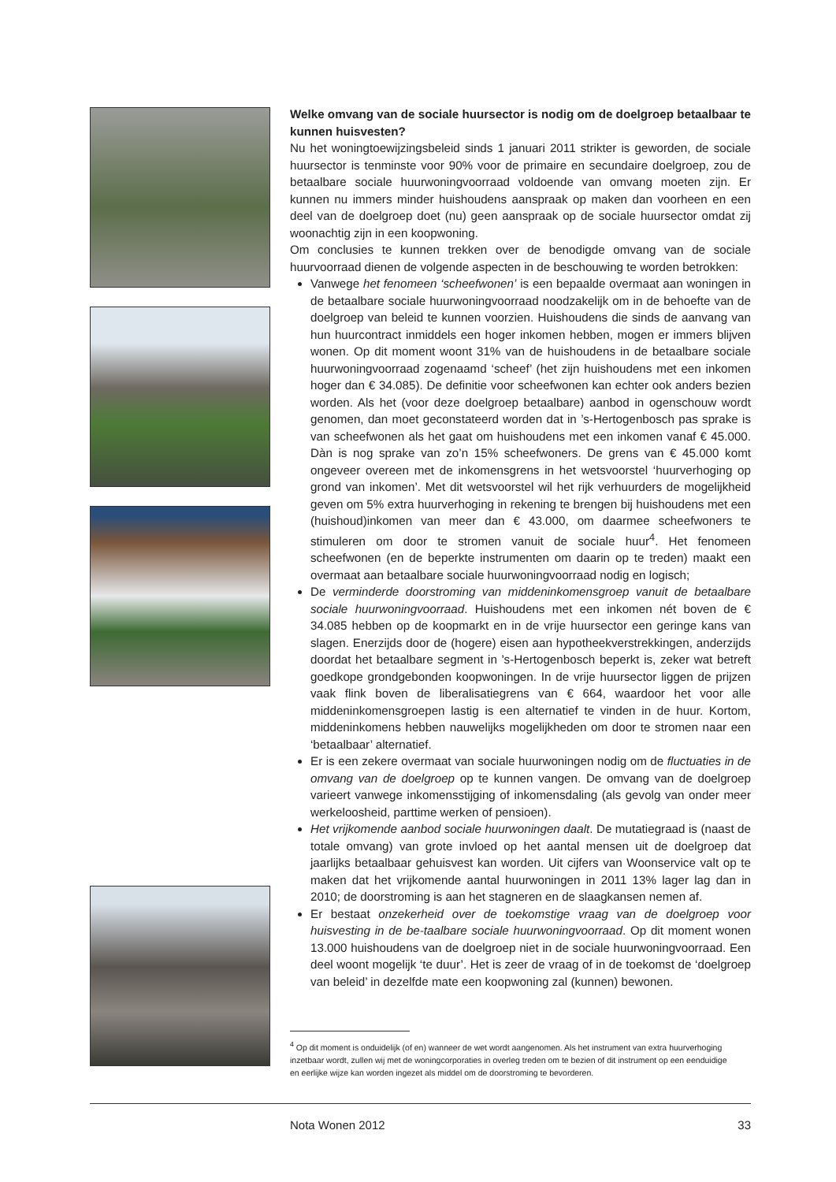Welke omvang van de sociale huursector is nodig om de doelgroep betaalbaar te kunnen huisvesten?
Nu het woningtoewijzingsbeleid sinds 1 januari 2011 strikter is geworden, de sociale huursector is tenminste voor 90% voor de primaire en secundaire doelgroep, zou de betaalbare sociale huurwoningvoorraad voldoende van omvang moeten zijn. Er kunnen nu immers minder huishoudens aanspraak op maken dan voorheen en een deel van de doelgroep doet (nu) geen aanspraak op de sociale huursector omdat zij woonachtig zijn in een koopwoning.
Om conclusies te kunnen trekken over de benodigde omvang van de sociale huurvoorraad dienen de volgende aspecten in de beschouwing te worden betrokken:
Vanwege het fenomeen ‘scheefwonen’ is een bepaalde overmaat aan woningen in de betaalbare sociale huurwoningvoorraad noodzakelijk om in de behoefte van de doelgroep van beleid te kunnen voorzien. Huishoudens die sinds de aanvang van hun huurcontract inmiddels een hoger inkomen hebben, mogen er immers blijven wonen. Op dit moment woont 31% van de huishoudens in de betaalbare sociale huurwoningvoorraad zogenaamd ‘scheef’ (het zijn huishoudens met een inkomen hoger dan € 34.085). De definitie voor scheefwonen kan echter ook anders bezien worden. Als het (voor deze doelgroep betaalbare) aanbod in ogenschouw wordt genomen, dan moet geconstateerd worden dat in ’s-Hertogenbosch pas sprake is van scheefwonen als het gaat om huishoudens met een inkomen vanaf € 45.000. Dàn is nog sprake van zo’n 15% scheefwoners. De grens van € 45.000 komt ongeveer overeen met de inkomensgrens in het wetsvoorstel ‘huurverhoging op grond van inkomen’. Met dit wetsvoorstel wil het rijk verhuurders de mogelijkheid geven om 5% extra huurverhoging in rekening te brengen bij huishoudens met een (huishoud)inkomen van meer dan € 43.000, om daarmee scheefwoners te stimuleren om door te stromen vanuit de sociale huur<sup>4</sup>. Het fenomeen scheefwonen (en de beperkte instrumenten om daarin op te treden) maakt een overmaat aan betaalbare sociale huurwoningvoorraad nodig en logisch;
De verminderde doorstroming van middeninkomensgroep vanuit de betaalbare sociale huurwoningvoorraad. Huishoudens met een inkomen nét boven de € 34.085 hebben op de koopmarkt en in de vrije huursector een geringe kans van slagen. Enerzijds door de (hogere) eisen aan hypotheekverstrekkingen, anderzijds doordat het betaalbare segment in ’s-Hertogenbosch beperkt is, zeker wat betreft goedkope grondgebonden koopwoningen. In de vrije huursector liggen de prijzen vaak flink boven de liberalisatiegrens van € 664, waardoor het voor alle middeninkomensgroepen lastig is een alternatief te vinden in de huur. Kortom, middeninkomens hebben nauwelijks mogelijkheden om door te stromen naar een ‘betaalbaar’ alternatief.
Er is een zekere overmaat van sociale huurwoningen nodig om de fluctuaties in de omvang van de doelgroep op te kunnen vangen. De omvang van de doelgroep varieert vanwege inkomensstijging of inkomensdaling (als gevolg van onder meer werkeloosheid, parttime werken of pensioen).
Het vrijkomende aanbod sociale huurwoningen daalt. De mutatiegraad is (naast de totale omvang) van grote invloed op het aantal mensen uit de doelgroep dat jaarlijks betaalbaar gehuisvest kan worden. Uit cijfers van Woonservice valt op te maken dat het vrijkomende aantal huurwoningen in 2011 13% lager lag dan in 2010; de doorstroming is aan het stagneren en de slaagkansen nemen af.
Er bestaat onzekerheid over de toekomstige vraag van de doelgroep voor huisvesting in de be-taalbare sociale huurwoningvoorraad. Op dit moment wonen 13.000 huishoudens van de doelgroep niet in de sociale huurwoningvoorraad. Een deel woont mogelijk ‘te duur’. Het is zeer de vraag of in de toekomst de ‘doelgroep van beleid’ in dezelfde mate een koopwoning zal (kunnen) bewonen.
<sup>4</sup> Op dit moment is onduidelijk (of en) wanneer de wet wordt aangenomen. Als het instrument van extra huurverhoging inzetbaar wordt, zullen wij met de woningcorporaties in overleg treden om te bezien of dit instrument op een eenduidige en eerlijke wijze kan worden ingezet als middel om de doorstroming te bevorderen.
Nota Wonen 2012 33